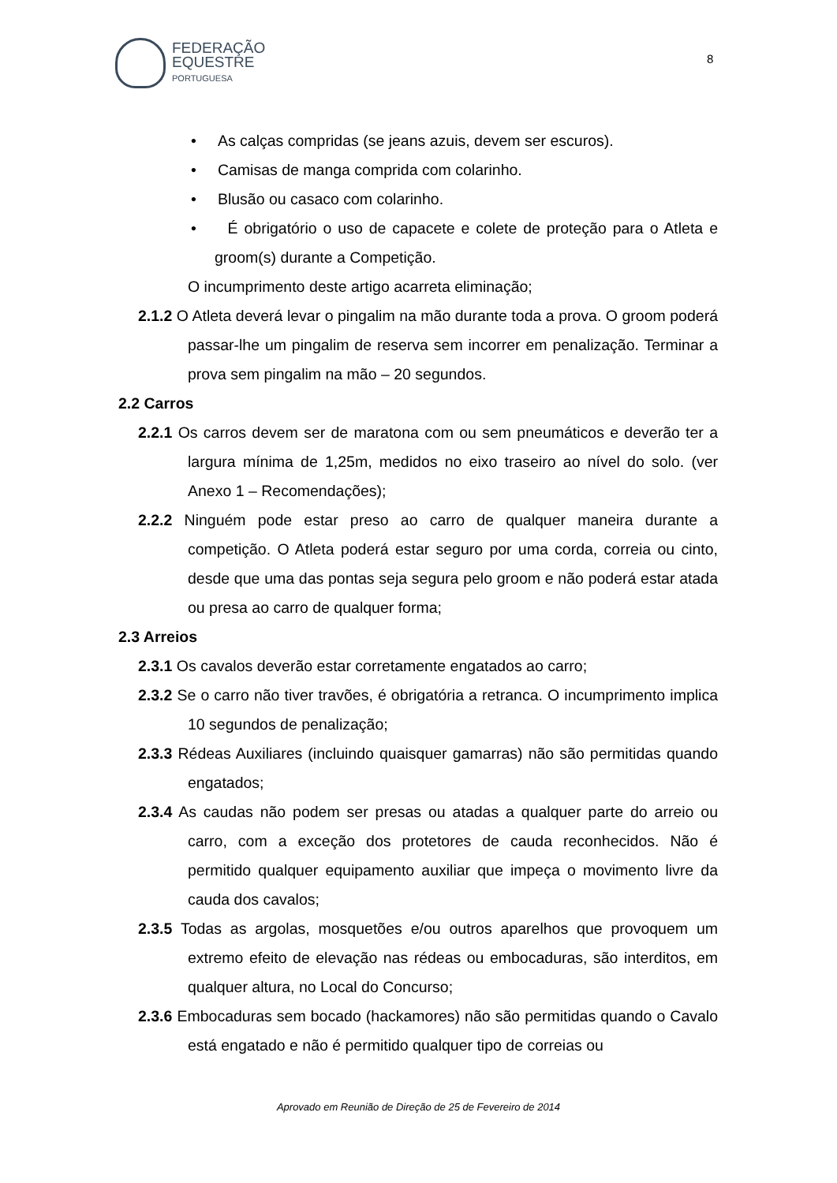FEDERAÇÃO
EQUESTRE
PORTUGUESA
8
• As calças compridas (se jeans azuis, devem ser escuros).
• Camisas de manga comprida com colarinho.
• Blusão ou casaco com colarinho.
• É obrigatório o uso de capacete e colete de proteção para o Atleta e groom(s) durante a Competição.
O incumprimento deste artigo acarreta eliminação;
2.1.2 O Atleta deverá levar o pingalim na mão durante toda a prova. O groom poderá passar-lhe um pingalim de reserva sem incorrer em penalização. Terminar a prova sem pingalim na mão – 20 segundos.
2.2 Carros
2.2.1 Os carros devem ser de maratona com ou sem pneumáticos e deverão ter a largura mínima de 1,25m, medidos no eixo traseiro ao nível do solo. (ver Anexo 1 – Recomendações);
2.2.2 Ninguém pode estar preso ao carro de qualquer maneira durante a competição. O Atleta poderá estar seguro por uma corda, correia ou cinto, desde que uma das pontas seja segura pelo groom e não poderá estar atada ou presa ao carro de qualquer forma;
2.3 Arreios
2.3.1 Os cavalos deverão estar corretamente engatados ao carro;
2.3.2 Se o carro não tiver travões, é obrigatória a retranca. O incumprimento implica 10 segundos de penalização;
2.3.3 Rédeas Auxiliares (incluindo quaisquer gamarras) não são permitidas quando engatados;
2.3.4 As caudas não podem ser presas ou atadas a qualquer parte do arreio ou carro, com a exceção dos protetores de cauda reconhecidos. Não é permitido qualquer equipamento auxiliar que impeça o movimento livre da cauda dos cavalos;
2.3.5 Todas as argolas, mosquetões e/ou outros aparelhos que provoquem um extremo efeito de elevação nas rédeas ou embocaduras, são interditos, em qualquer altura, no Local do Concurso;
2.3.6 Embocaduras sem bocado (hackamores) não são permitidas quando o Cavalo está engatado e não é permitido qualquer tipo de correias ou
Aprovado em Reunião de Direção de 25 de Fevereiro de 2014